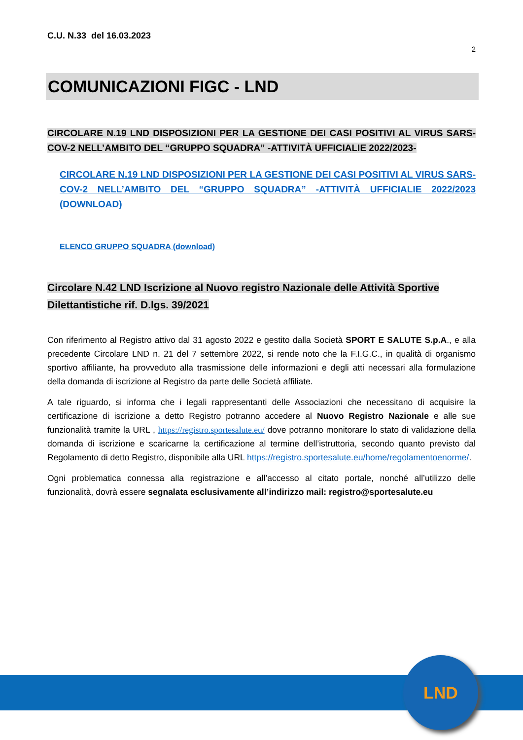C.U. N.33 del 16.03.2023
2
COMUNICAZIONI FIGC - LND
CIRCOLARE N.19 LND DISPOSIZIONI PER LA GESTIONE DEI CASI POSITIVI AL VIRUS SARS- COV-2 NELL’AMBITO DEL “GRUPPO SQUADRA” -ATTIVITÀ UFFICIALIE 2022/2023-
CIRCOLARE N.19 LND DISPOSIZIONI PER LA GESTIONE DEI CASI POSITIVI AL VIRUS SARS- COV-2 NELL’AMBITO DEL “GRUPPO SQUADRA” -ATTIVITÀ UFFICIALIE 2022/2023 (DOWNLOAD)
ELENCO GRUPPO SQUADRA (download)
Circolare N.42 LND Iscrizione al Nuovo registro Nazionale delle Attività Sportive Dilettantistiche rif. D.lgs. 39/2021
Con riferimento al Registro attivo dal 31 agosto 2022 e gestito dalla Società SPORT E SALUTE S.p.A., e alla precedente Circolare LND n. 21 del 7 settembre 2022, si rende noto che la F.I.G.C., in qualità di organismo sportivo affiliante, ha provveduto alla trasmissione delle informazioni e degli atti necessari alla formulazione della domanda di iscrizione al Registro da parte delle Società affiliate.
A tale riguardo, si informa che i legali rappresentanti delle Associazioni che necessitano di acquisire la certificazione di iscrizione a detto Registro potranno accedere al Nuovo Registro Nazionale e alle sue funzionalità tramite la URL , https://registro.sportesalute.eu/ dove potranno monitorare lo stato di validazione della domanda di iscrizione e scaricarne la certificazione al termine dell’istruttoria, secondo quanto previsto dal Regolamento di detto Registro, disponibile alla URL https://registro.sportesalute.eu/home/regolamentoenorme/.
Ogni problematica connessa alla registrazione e all’accesso al citato portale, nonché all’utilizzo delle funzionalità, dovrà essere segnalata esclusivamente all’indirizzo mail: registro@sportesalute.eu
LND